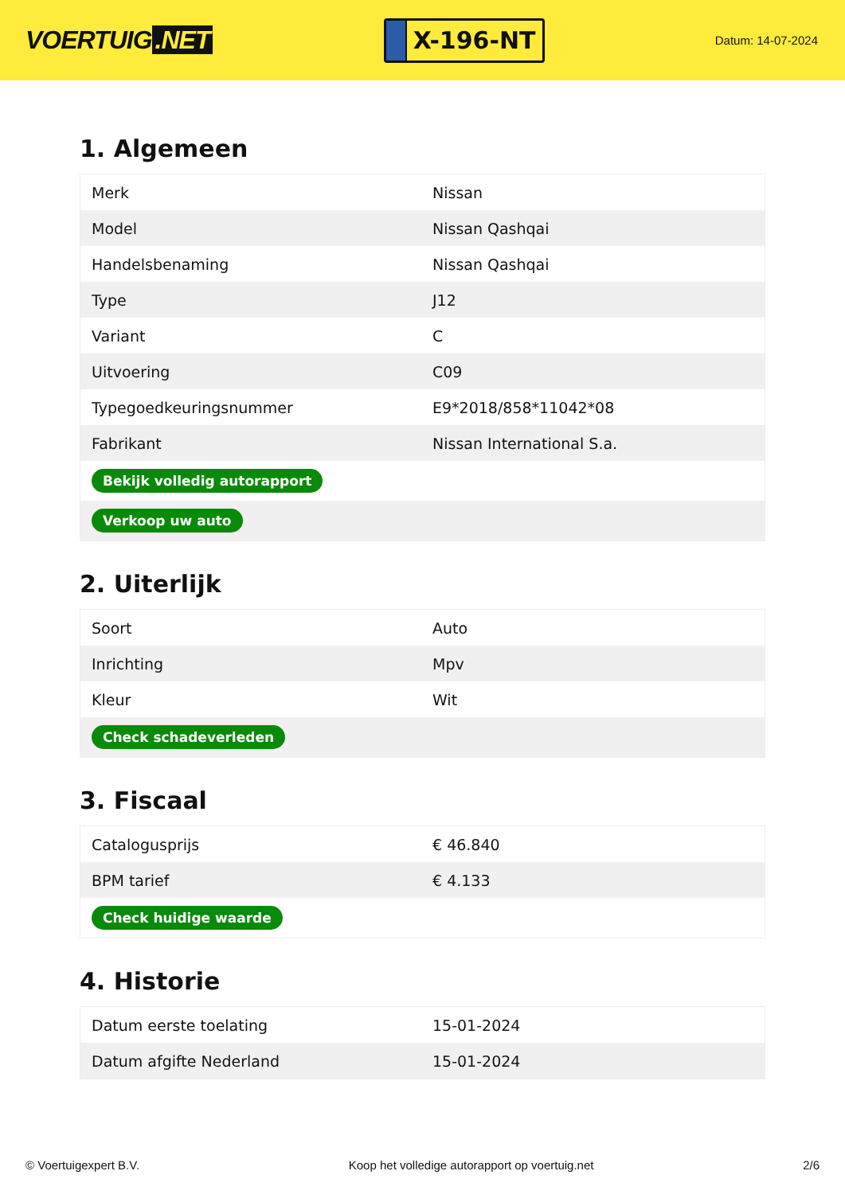VOERTUIG.NET
X-196-NT
Datum: 14-07-2024
1. Algemeen
| Merk | Nissan |
| Model | Nissan Qashqai |
| Handelsbenaming | Nissan Qashqai |
| Type | J12 |
| Variant | C |
| Uitvoering | C09 |
| Typegoedkeuringsnummer | E9*2018/858*11042*08 |
| Fabrikant | Nissan International S.a. |
| Bekijk volledig autorapport | |
| Verkoop uw auto | |
2. Uiterlijk
| Soort | Auto |
| Inrichting | Mpv |
| Kleur | Wit |
| Check schadeverleden | |
3. Fiscaal
| Catalogusprijs | € 46.840 |
| BPM tarief | € 4.133 |
| Check huidige waarde | |
4. Historie
| Datum eerste toelating | 15-01-2024 |
| Datum afgifte Nederland | 15-01-2024 |
© Voertuigexpert B.V. Koop het volledige autorapport op voertuig.net 2/6